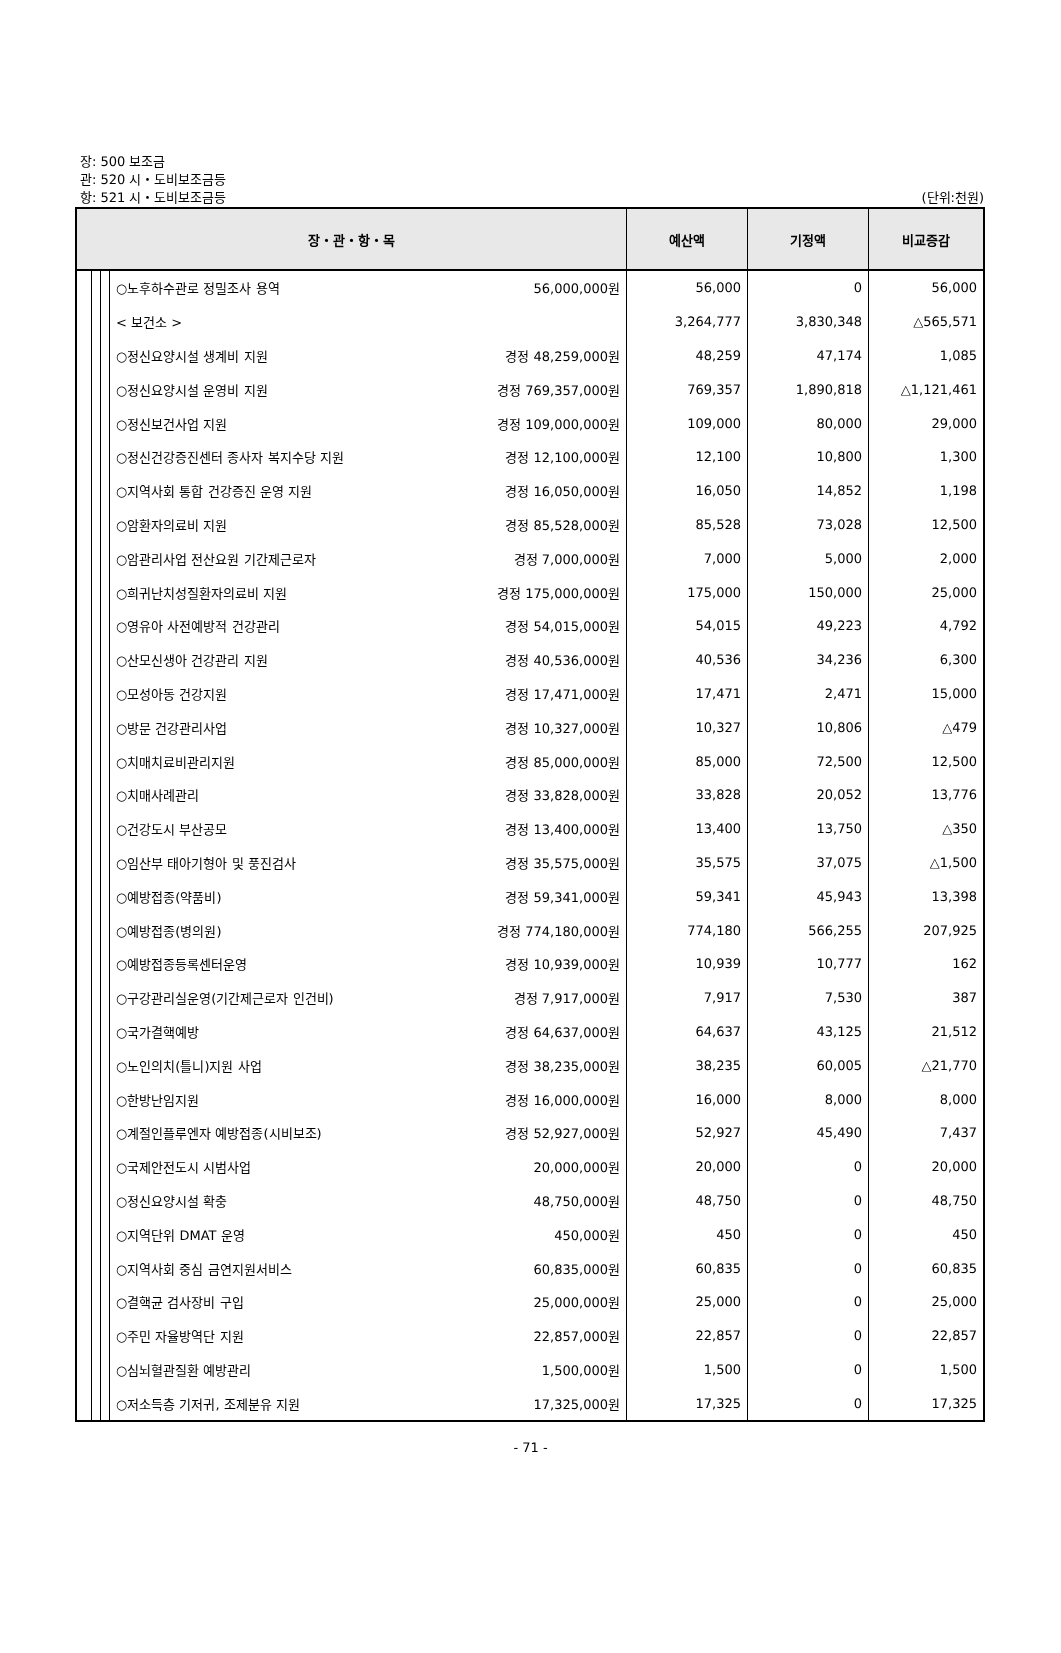장: 500 보조금
관: 520 시・도비보조금등
항: 521 시・도비보조금등
(단위:천원)
| 장・관・항・목 | | | | 예산액 | 기정액 | 비교증감 |
| --- | --- | --- | --- | --- | --- | --- |
| | | | ○노후하수관로 정밀조사 용역 56,000,000원 | 56,000 | 0 | 56,000 |
| | | | < 보건소 > | 3,264,777 | 3,830,348 | △565,571 |
| | | | ○정신요양시설 생계비 지원 경정 48,259,000원 | 48,259 | 47,174 | 1,085 |
| | | | ○정신요양시설 운영비 지원 경정 769,357,000원 | 769,357 | 1,890,818 | △1,121,461 |
| | | | ○정신보건사업 지원 경정 109,000,000원 | 109,000 | 80,000 | 29,000 |
| | | | ○정신건강증진센터 종사자 복지수당 지원 경정 12,100,000원 | 12,100 | 10,800 | 1,300 |
| | | | ○지역사회 통합 건강증진 운영 지원 경정 16,050,000원 | 16,050 | 14,852 | 1,198 |
| | | | ○암환자의료비 지원 경정 85,528,000원 | 85,528 | 73,028 | 12,500 |
| | | | ○암관리사업 전산요원 기간제근로자 경정 7,000,000원 | 7,000 | 5,000 | 2,000 |
| | | | ○희귀난치성질환자의료비 지원 경정 175,000,000원 | 175,000 | 150,000 | 25,000 |
| | | | ○영유아 사전예방적 건강관리 경정 54,015,000원 | 54,015 | 49,223 | 4,792 |
| | | | ○산모신생아 건강관리 지원 경정 40,536,000원 | 40,536 | 34,236 | 6,300 |
| | | | ○모성아동 건강지원 경정 17,471,000원 | 17,471 | 2,471 | 15,000 |
| | | | ○방문 건강관리사업 경정 10,327,000원 | 10,327 | 10,806 | △479 |
| | | | ○치매치료비관리지원 경정 85,000,000원 | 85,000 | 72,500 | 12,500 |
| | | | ○치매사례관리 경정 33,828,000원 | 33,828 | 20,052 | 13,776 |
| | | | ○건강도시 부산공모 경정 13,400,000원 | 13,400 | 13,750 | △350 |
| | | | ○임산부 태아기형아 및 풍진검사 경정 35,575,000원 | 35,575 | 37,075 | △1,500 |
| | | | ○예방접종(약품비) 경정 59,341,000원 | 59,341 | 45,943 | 13,398 |
| | | | ○예방접종(병의원) 경정 774,180,000원 | 774,180 | 566,255 | 207,925 |
| | | | ○예방접종등록센터운영 경정 10,939,000원 | 10,939 | 10,777 | 162 |
| | | | ○구강관리실운영(기간제근로자 인건비) 경정 7,917,000원 | 7,917 | 7,530 | 387 |
| | | | ○국가결핵예방 경정 64,637,000원 | 64,637 | 43,125 | 21,512 |
| | | | ○노인의치(틀니)지원 사업 경정 38,235,000원 | 38,235 | 60,005 | △21,770 |
| | | | ○한방난임지원 경정 16,000,000원 | 16,000 | 8,000 | 8,000 |
| | | | ○계절인플루엔자 예방접종(시비보조) 경정 52,927,000원 | 52,927 | 45,490 | 7,437 |
| | | | ○국제안전도시 시범사업 20,000,000원 | 20,000 | 0 | 20,000 |
| | | | ○정신요양시설 확충 48,750,000원 | 48,750 | 0 | 48,750 |
| | | | ○지역단위 DMAT 운영 450,000원 | 450 | 0 | 450 |
| | | | ○지역사회 중심 금연지원서비스 60,835,000원 | 60,835 | 0 | 60,835 |
| | | | ○결핵균 검사장비 구입 25,000,000원 | 25,000 | 0 | 25,000 |
| | | | ○주민 자율방역단 지원 22,857,000원 | 22,857 | 0 | 22,857 |
| | | | ○심뇌혈관질환 예방관리 1,500,000원 | 1,500 | 0 | 1,500 |
| | | | ○저소득층 기저귀, 조제분유 지원 17,325,000원 | 17,325 | 0 | 17,325 |
- 71 -